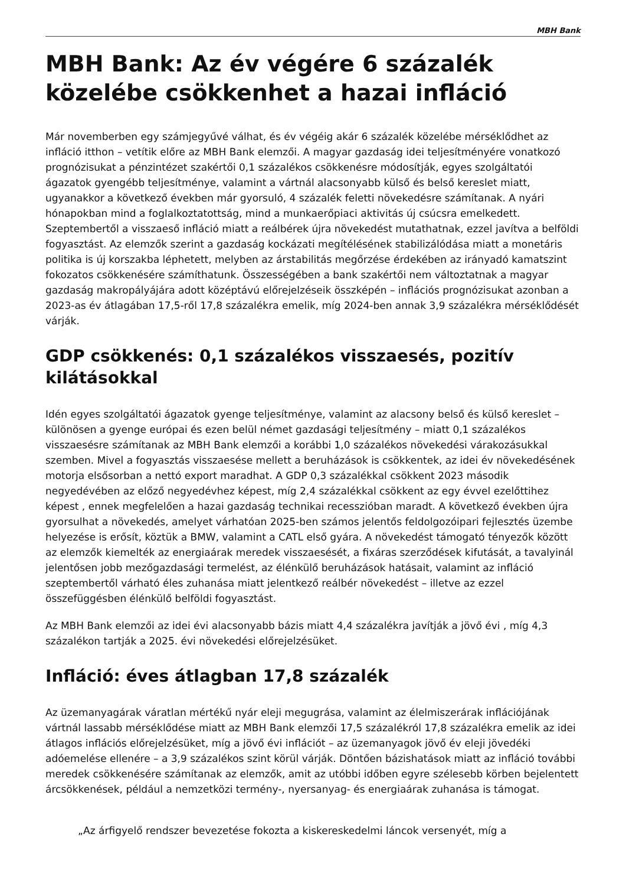MBH Bank
MBH Bank: Az év végére 6 százalék közelébe csökkenhet a hazai infláció
Már novemberben egy számjegyűvé válhat, és év végéig akár 6 százalék közelébe mérséklődhet az infláció itthon – vetítik előre az MBH Bank elemzői. A magyar gazdaság idei teljesítményére vonatkozó prognózisukat a pénzintézet szakértői 0,1 százalékos csökkenésre módosítják, egyes szolgáltatói ágazatok gyengébb teljesítménye, valamint a vártnál alacsonyabb külső és belső kereslet miatt, ugyanakkor a következő években már gyorsuló, 4 százalék feletti növekedésre számítanak. A nyári hónapokban mind a foglalkoztatottság, mind a munkaerőpiaci aktivitás új csúcsra emelkedett. Szeptembertől a visszaeső infláció miatt a reálbérek újra növekedést mutathatnak, ezzel javítva a belföldi fogyasztást. Az elemzők szerint a gazdaság kockázati megítélésének stabilizálódása miatt a monetáris politika is új korszakba léphetett, melyben az árstabilitás megőrzése érdekében az irányadó kamatszint fokozatos csökkenésére számíthatunk. Összességében a bank szakértői nem változtatnak a magyar gazdaság makropályájára adott középtávú előrejelzéseik összképén – inflációs prognózisukat azonban a 2023-as év átlagában 17,5-ről 17,8 százalékra emelik, míg 2024-ben annak 3,9 százalékra mérséklődését várják.
GDP csökkenés: 0,1 százalékos visszaesés, pozitív kilátásokkal
Idén egyes szolgáltatói ágazatok gyenge teljesítménye, valamint az alacsony belső és külső kereslet – különösen a gyenge európai és ezen belül német gazdasági teljesítmény – miatt 0,1 százalékos visszaesésre számítanak az MBH Bank elemzői a korábbi 1,0 százalékos növekedési várakozásukkal szemben. Mivel a fogyasztás visszaesése mellett a beruházások is csökkentek, az idei év növekedésének motorja elsősorban a nettó export maradhat. A GDP 0,3 százalékkal csökkent 2023 második negyedévében az előző negyedévhez képest, míg 2,4 százalékkal csökkent az egy évvel ezelőttihez képest , ennek megfelelően a hazai gazdaság technikai recesszióban maradt. A következő években újra gyorsulhat a növekedés, amelyet várhatóan 2025-ben számos jelentős feldolgozóipari fejlesztés üzembe helyezése is erősít, köztük a BMW, valamint a CATL első gyára. A növekedést támogató tényezők között az elemzők kiemelték az energiaárak meredek visszaesését, a fixáras szerződések kifutását, a tavalyinál jelentősen jobb mezőgazdasági termelést, az élénkülő beruházások hatásait, valamint az infláció szeptembertől várható éles zuhanása miatt jelentkező reálbér növekedést – illetve az ezzel összefüggésben élénkülő belföldi fogyasztást.
Az MBH Bank elemzői az idei évi alacsonyabb bázis miatt 4,4 százalékra javítják a jövő évi , míg 4,3 százalékon tartják a 2025. évi növekedési előrejelzésüket.
Infláció: éves átlagban 17,8 százalék
Az üzemanyagárak váratlan mértékű nyár eleji megugrása, valamint az élelmiszerárak inflációjának vártnál lassabb mérséklődése miatt az MBH Bank elemzői 17,5 százalékról 17,8 százalékra emelik az idei átlagos inflációs előrejelzésüket, míg a jövő évi inflációt – az üzemanyagok jövő év eleji jövedéki adóemelése ellenére – a 3,9 százalékos szint körül várják. Döntően bázishatások miatt az infláció további meredek csökkenésére számítanak az elemzők, amit az utóbbi időben egyre szélesebb körben bejelentett árcsökkenések, például a nemzetközi termény-, nyersanyag- és energiaárak zuhanása is támogat.
„Az árfigyelő rendszer bevezetése fokozta a kiskereskedelmi láncok versenyét, míg a